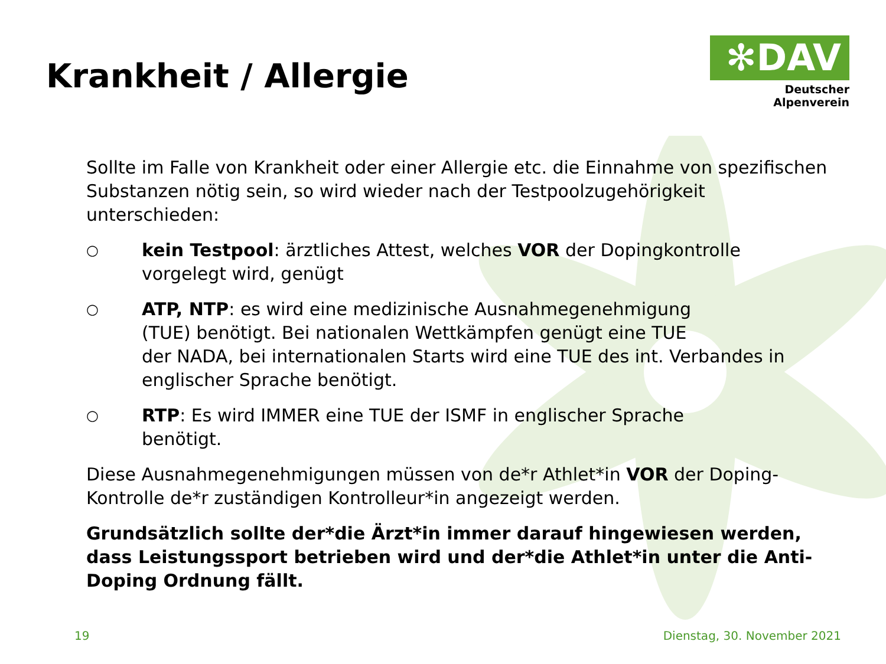Krankheit / Allergie
✻DAV
Deutscher Alpenverein
Sollte im Falle von Krankheit oder einer Allergie etc. die Einnahme von spezifischen Substanzen nötig sein, so wird wieder nach der Testpoolzugehörigkeit unterschieden:
○
kein Testpool: ärztliches Attest, welches VOR der Dopingkontrolle
vorgelegt wird, genügt
○
ATP, NTP: es wird eine medizinische Ausnahmegenehmigung
(TUE) benötigt. Bei nationalen Wettkämpfen genügt eine TUE
der NADA, bei internationalen Starts wird eine TUE des int. Verbandes in englischer Sprache benötigt.
○
RTP: Es wird IMMER eine TUE der ISMF in englischer Sprache
benötigt.
Diese Ausnahmegenehmigungen müssen von de*r Athlet*in VOR der Doping-Kontrolle de*r zuständigen Kontrolleur*in angezeigt werden.
Grundsätzlich sollte der*die Ärzt*in immer darauf hingewiesen werden, dass Leistungssport betrieben wird und der*die Athlet*in unter die Anti-Doping Ordnung fällt.
19 Dienstag, 30. November 2021